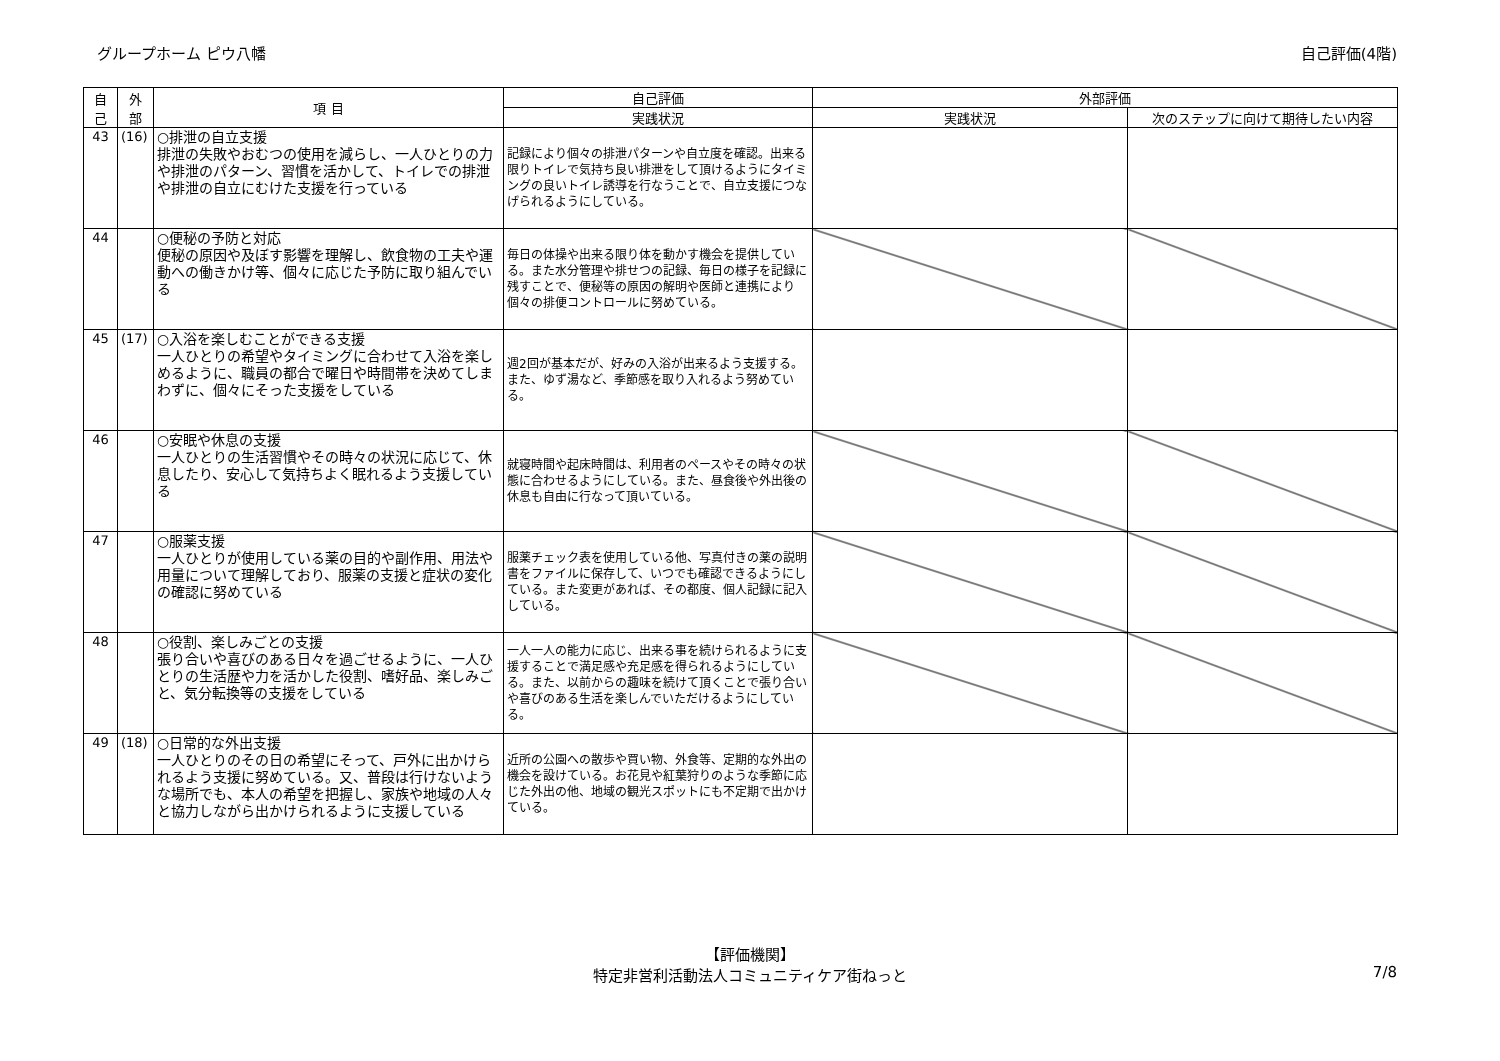グループホーム ピウ八幡 自己評価(4階)
| 自 己 | 外 部 | 項 目 | 自己評価 | 外部評価 | |
| --- | --- | --- | --- | --- | --- |
| | | | 実践状況 | 実践状況 | 次のステップに向けて期待したい内容 |
| 43 | (16) | ○排泄の自立支援 排泄の失敗やおむつの使用を減らし、一人ひとりの力や排泄のパターン、習慣を活かして、トイレでの排泄や排泄の自立にむけた支援を行っている | 記録により個々の排泄パターンや自立度を確認。出来る限りトイレで気持ち良い排泄をして頂けるようにタイミングの良いトイレ誘導を行なうことで、自立支援につなげられるようにしている。 | | |
| 44 | | ○便秘の予防と対応 便秘の原因や及ぼす影響を理解し、飲食物の工夫や運動への働きかけ等、個々に応じた予防に取り組んでいる | 毎日の体操や出来る限り体を動かす機会を提供している。また水分管理や排せつの記録、毎日の様子を記録に残すことで、便秘等の原因の解明や医師と連携により個々の排便コントロールに努めている。 | | |
| 45 | (17) | ○入浴を楽しむことができる支援 一人ひとりの希望やタイミングに合わせて入浴を楽しめるように、職員の都合で曜日や時間帯を決めてしまわずに、個々にそった支援をしている | 週2回が基本だが、好みの入浴が出来るよう支援する。また、ゆず湯など、季節感を取り入れるよう努めている。 | | |
| 46 | | ○安眠や休息の支援 一人ひとりの生活習慣やその時々の状況に応じて、休息したり、安心して気持ちよく眠れるよう支援している | 就寝時間や起床時間は、利用者のペースやその時々の状態に合わせるようにしている。また、昼食後や外出後の休息も自由に行なって頂いている。 | | |
| 47 | | ○服薬支援 一人ひとりが使用している薬の目的や副作用、用法や用量について理解しており、服薬の支援と症状の変化の確認に努めている | 服薬チェック表を使用している他、写真付きの薬の説明書をファイルに保存して、いつでも確認できるようにしている。また変更があれば、その都度、個人記録に記入している。 | | |
| 48 | | ○役割、楽しみごとの支援 張り合いや喜びのある日々を過ごせるように、一人ひとりの生活歴や力を活かした役割、嗜好品、楽しみごと、気分転換等の支援をしている | 一人一人の能力に応じ、出来る事を続けられるように支援することで満足感や充足感を得られるようにしている。また、以前からの趣味を続けて頂くことで張り合いや喜びのある生活を楽しんでいただけるようにしている。 | | |
| 49 | (18) | ○日常的な外出支援 一人ひとりのその日の希望にそって、戸外に出かけられるよう支援に努めている。又、普段は行けないような場所でも、本人の希望を把握し、家族や地域の人々と協力しながら出かけられるように支援している | 近所の公園への散歩や買い物、外食等、定期的な外出の機会を設けている。お花見や紅葉狩りのような季節に応じた外出の他、地域の観光スポットにも不定期で出かけている。 | | |
【評価機関】
特定非営利活動法人コミュニティケア街ねっと
7/8